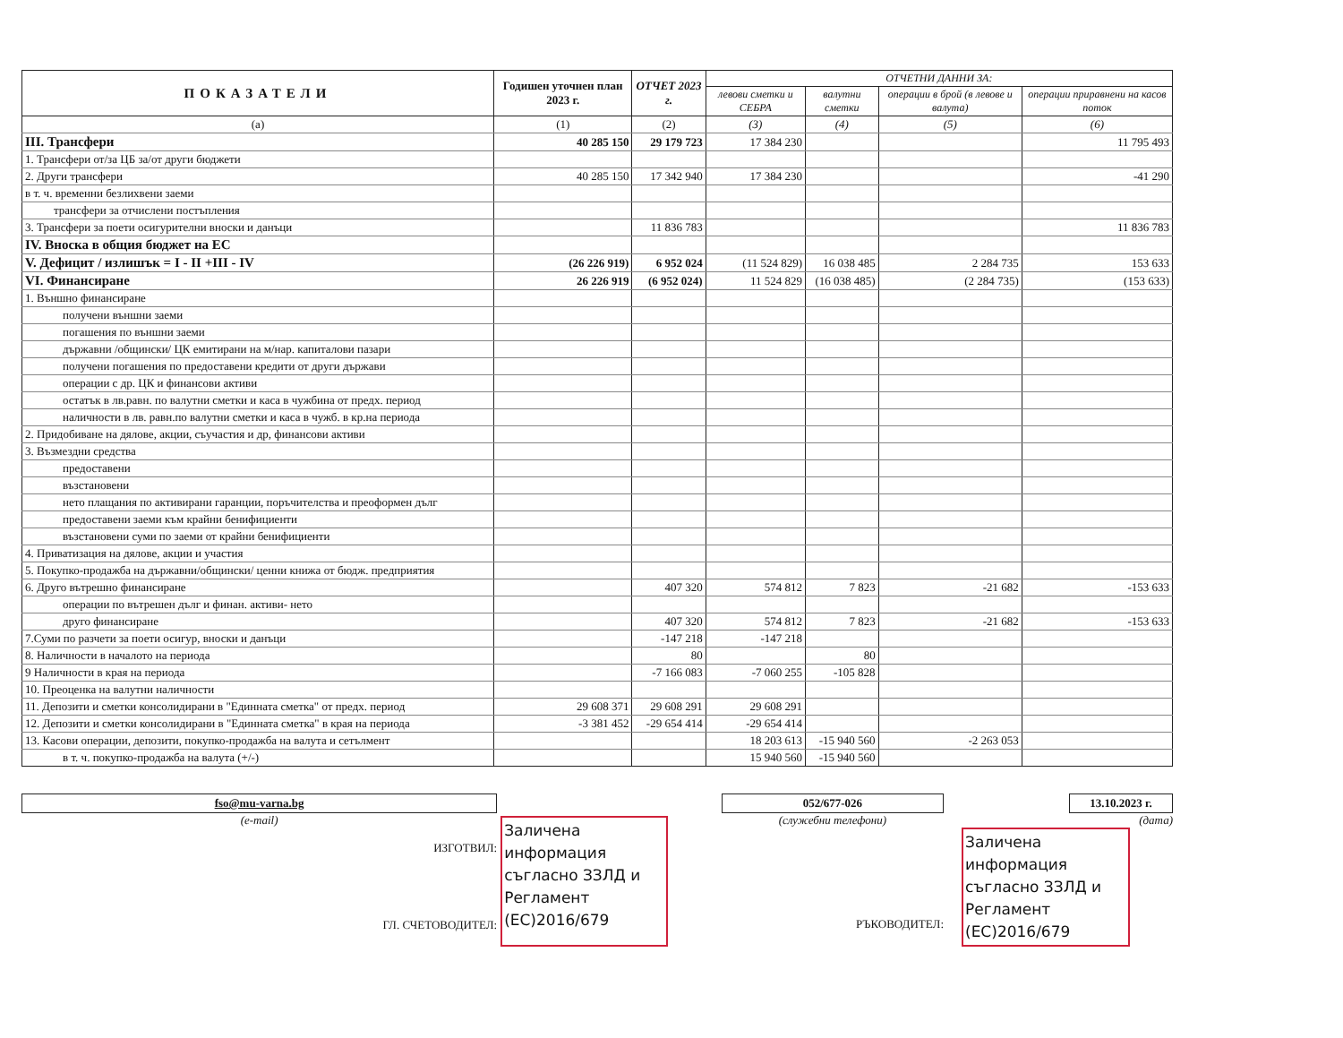| ПОКАЗАТЕЛИ | Годишен уточнен план 2023 г. | ОТЧЕТ 2023 г. | ОТЧЕТНИ ДАННИ ЗА: | | | |
| --- | --- | --- | --- | --- | --- | --- |
| | | | левови сметки и СЕБРА | валутни сметки | операции в брой (в левове и валута) | операции приравнени на касов поток |
| (a) | (1) | (2) | (3) | (4) | (5) | (6) |
| III. Трансфери | 40 285 150 | 29 179 723 | 17 384 230 | | | 11 795 493 |
| 1. Трансфери от/за ЦБ за/от други бюджети | | | | | | |
| 2. Други трансфери | 40 285 150 | 17 342 940 | 17 384 230 | | | -41 290 |
| в т. ч. временни безлихвени заеми | | | | | | |
| трансфери за отчислени постъпления | | | | | | |
| 3. Трансфери за поети осигурителни вноски и данъци | | 11 836 783 | | | | 11 836 783 |
| IV. Вноска в общия бюджет на ЕС | | | | | | |
| V. Дефицит / излишък = I - II +III - IV | (26 226 919) | 6 952 024 | (11 524 829) | 16 038 485 | 2 284 735 | 153 633 |
| VI. Финансиране | 26 226 919 | (6 952 024) | 11 524 829 | (16 038 485) | (2 284 735) | (153 633) |
| 1. Външно финансиране | | | | | | |
| получени външни заеми | | | | | | |
| погашения по външни заеми | | | | | | |
| държавни /общински/ ЦК емитирани на м/нар. капиталови пазари | | | | | | |
| получени погашения по предоставени кредити от други държави | | | | | | |
| операции с др. ЦК и финансови активи | | | | | | |
| остатък в лв.равн. по валутни сметки и каса в чужбина от предх. период | | | | | | |
| наличности в лв. равн.по валутни сметки и каса в чужб. в кр.на периода | | | | | | |
| 2. Придобиване на дялове, акции, съучастия и др, финансови активи | | | | | | |
| 3. Възмездни средства | | | | | | |
| предоставени | | | | | | |
| възстановени | | | | | | |
| нето плащания по активирани гаранции, поръчителства и преоформен дълг | | | | | | |
| предоставени заеми към крайни бенифициенти | | | | | | |
| възстановени суми по заеми от крайни бенифициенти | | | | | | |
| 4. Приватизация на дялове, акции и участия | | | | | | |
| 5. Покупко-продажба на държавни/общински/ ценни книжа от бюдж. предприятия | | | | | | |
| 6. Друго вътрешно финансиране | | 407 320 | 574 812 | 7 823 | -21 682 | -153 633 |
| операции по вътрешен дълг и финан. активи- нето | | | | | | |
| друго финансиране | | 407 320 | 574 812 | 7 823 | -21 682 | -153 633 |
| 7.Суми по разчети за поети осигур, вноски и данъци | | -147 218 | -147 218 | | | |
| 8. Наличности в началото на периода | | 80 | | 80 | | |
| 9 Наличности в края на периода | | -7 166 083 | -7 060 255 | -105 828 | | |
| 10. Преоценка на валутни наличности | | | | | | |
| 11. Депозити и сметки консолидирани в "Единната сметка" от предх. период | 29 608 371 | 29 608 291 | 29 608 291 | | | |
| 12. Депозити и сметки консолидирани в "Единната сметка" в края на периода | -3 381 452 | -29 654 414 | -29 654 414 | | | |
| 13. Касови операции, депозити, покупко-продажба на валута и сетълмент | | | 18 203 613 | -15 940 560 | -2 263 053 | |
| в т. ч. покупко-продажба на валута (+/-) | | | 15 940 560 | -15 940 560 | | |
fso@mu-varna.bg
(e-mail)
ИЗГОТВИЛ:
ГЛ. СЧЕТОВОДИТЕЛ:
Заличена информация съгласно ЗЗЛД и Регламент (ЕС)2016/679
052/677-026
(служебни телефони)
РЪКОВОДИТЕЛ:
13.10.2023 г.
(дата)
Заличена информация съгласно ЗЗЛД и Регламент (ЕС)2016/679